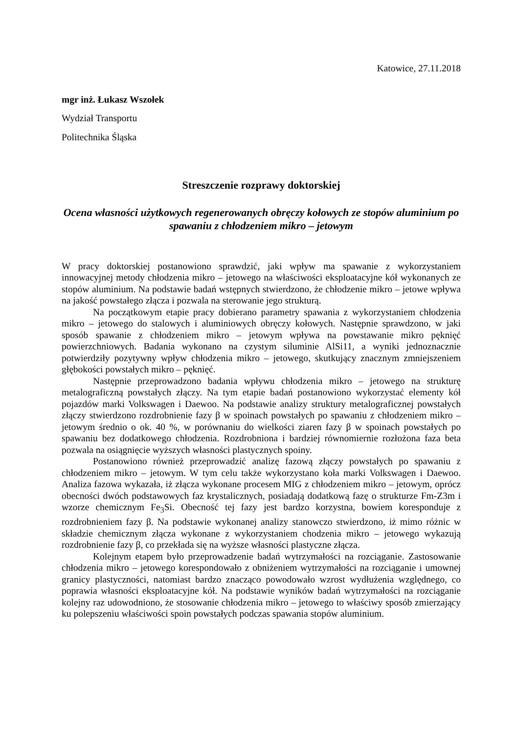Katowice, 27.11.2018
mgr inż. Łukasz Wszołek
Wydział Transportu
Politechnika Śląska
Streszczenie rozprawy doktorskiej
Ocena własności użytkowych regenerowanych obręczy kołowych ze stopów aluminium po spawaniu z chłodzeniem mikro – jetowym
W pracy doktorskiej postanowiono sprawdzić, jaki wpływ ma spawanie z wykorzystaniem innowacyjnej metody chłodzenia mikro – jetowego na właściwości eksploatacyjne kół wykonanych ze stopów aluminium. Na podstawie badań wstępnych stwierdzono, że chłodzenie mikro – jetowe wpływa na jakość powstałego złącza i pozwala na sterowanie jego strukturą.
Na początkowym etapie pracy dobierano parametry spawania z wykorzystaniem chłodzenia mikro – jetowego do stalowych i aluminiowych obręczy kołowych. Następnie sprawdzono, w jaki sposób spawanie z chłodzeniem mikro – jetowym wpływa na powstawanie mikro pęknięć powierzchniowych. Badania wykonano na czystym siluminie AlSi11, a wyniki jednoznacznie potwierdziły pozytywny wpływ chłodzenia mikro – jetowego, skutkujący znacznym zmniejszeniem głębokości powstałych mikro – pęknięć.
Następnie przeprowadzono badania wpływu chłodzenia mikro – jetowego na strukturę metalograficzną powstałych złączy. Na tym etapie badań postanowiono wykorzystać elementy kół pojazdów marki Volkswagen i Daewoo. Na podstawie analizy struktury metalograficznej powstałych złączy stwierdzono rozdrobnienie fazy β w spoinach powstałych po spawaniu z chłodzeniem mikro – jetowym średnio o ok. 40 %, w porównaniu do wielkości ziaren fazy β w spoinach powstałych po spawaniu bez dodatkowego chłodzenia. Rozdrobniona i bardziej równomiernie rozłożona faza beta pozwala na osiągnięcie wyższych własności plastycznych spoiny.
Postanowiono również przeprowadzić analizę fazową złączy powstałych po spawaniu z chłodzeniem mikro – jetowym. W tym celu także wykorzystano koła marki Volkswagen i Daewoo. Analiza fazowa wykazała, iż złącza wykonane procesem MIG z chłodzeniem mikro – jetowym, oprócz obecności dwóch podstawowych faz krystalicznych, posiadają dodatkową fazę o strukturze Fm-Z3m i wzorze chemicznym Fe<sub>3</sub>Si. Obecność tej fazy jest bardzo korzystna, bowiem koresponduje z rozdrobnieniem fazy β. Na podstawie wykonanej analizy stanowczo stwierdzono, iż mimo różnic w składzie chemicznym złącza wykonane z wykorzystaniem chodzenia mikro – jetowego wykazują rozdrobnienie fazy β, co przekłada się na wyższe własności plastyczne złącza.
Kolejnym etapem było przeprowadzenie badań wytrzymałości na rozciąganie. Zastosowanie chłodzenia mikro – jetowego korespondowało z obniżeniem wytrzymałości na rozciąganie i umownej granicy plastyczności, natomiast bardzo znacząco powodowało wzrost wydłużenia względnego, co poprawia własności eksploatacyjne kół. Na podstawie wyników badań wytrzymałości na rozciąganie kolejny raz udowodniono, że stosowanie chłodzenia mikro – jetowego to właściwy sposób zmierzający ku polepszeniu właściwości spoin powstałych podczas spawania stopów aluminium.